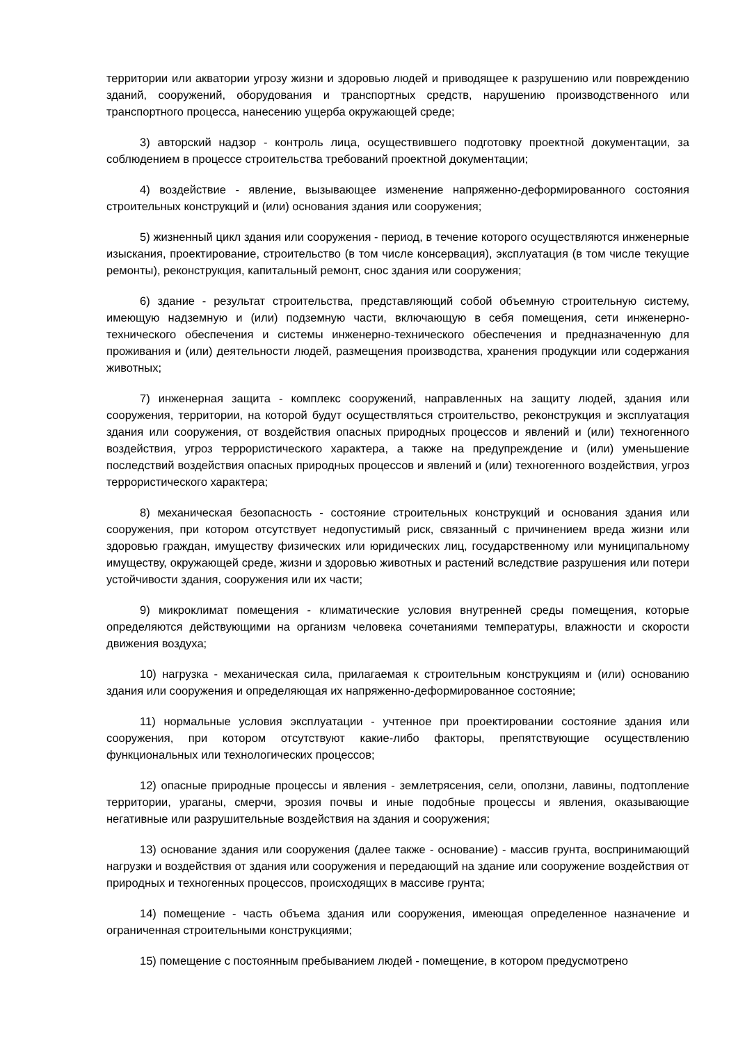территории или акватории угрозу жизни и здоровью людей и приводящее к разрушению или повреждению зданий, сооружений, оборудования и транспортных средств, нарушению производственного или транспортного процесса, нанесению ущерба окружающей среде;
3) авторский надзор - контроль лица, осуществившего подготовку проектной документации, за соблюдением в процессе строительства требований проектной документации;
4) воздействие - явление, вызывающее изменение напряженно-деформированного состояния строительных конструкций и (или) основания здания или сооружения;
5) жизненный цикл здания или сооружения - период, в течение которого осуществляются инженерные изыскания, проектирование, строительство (в том числе консервация), эксплуатация (в том числе текущие ремонты), реконструкция, капитальный ремонт, снос здания или сооружения;
6) здание - результат строительства, представляющий собой объемную строительную систему, имеющую надземную и (или) подземную части, включающую в себя помещения, сети инженерно-технического обеспечения и системы инженерно-технического обеспечения и предназначенную для проживания и (или) деятельности людей, размещения производства, хранения продукции или содержания животных;
7) инженерная защита - комплекс сооружений, направленных на защиту людей, здания или сооружения, территории, на которой будут осуществляться строительство, реконструкция и эксплуатация здания или сооружения, от воздействия опасных природных процессов и явлений и (или) техногенного воздействия, угроз террористического характера, а также на предупреждение и (или) уменьшение последствий воздействия опасных природных процессов и явлений и (или) техногенного воздействия, угроз террористического характера;
8) механическая безопасность - состояние строительных конструкций и основания здания или сооружения, при котором отсутствует недопустимый риск, связанный с причинением вреда жизни или здоровью граждан, имуществу физических или юридических лиц, государственному или муниципальному имуществу, окружающей среде, жизни и здоровью животных и растений вследствие разрушения или потери устойчивости здания, сооружения или их части;
9) микроклимат помещения - климатические условия внутренней среды помещения, которые определяются действующими на организм человека сочетаниями температуры, влажности и скорости движения воздуха;
10) нагрузка - механическая сила, прилагаемая к строительным конструкциям и (или) основанию здания или сооружения и определяющая их напряженно-деформированное состояние;
11) нормальные условия эксплуатации - учтенное при проектировании состояние здания или сооружения, при котором отсутствуют какие-либо факторы, препятствующие осуществлению функциональных или технологических процессов;
12) опасные природные процессы и явления - землетрясения, сели, оползни, лавины, подтопление территории, ураганы, смерчи, эрозия почвы и иные подобные процессы и явления, оказывающие негативные или разрушительные воздействия на здания и сооружения;
13) основание здания или сооружения (далее также - основание) - массив грунта, воспринимающий нагрузки и воздействия от здания или сооружения и передающий на здание или сооружение воздействия от природных и техногенных процессов, происходящих в массиве грунта;
14) помещение - часть объема здания или сооружения, имеющая определенное назначение и ограниченная строительными конструкциями;
15) помещение с постоянным пребыванием людей - помещение, в котором предусмотрено